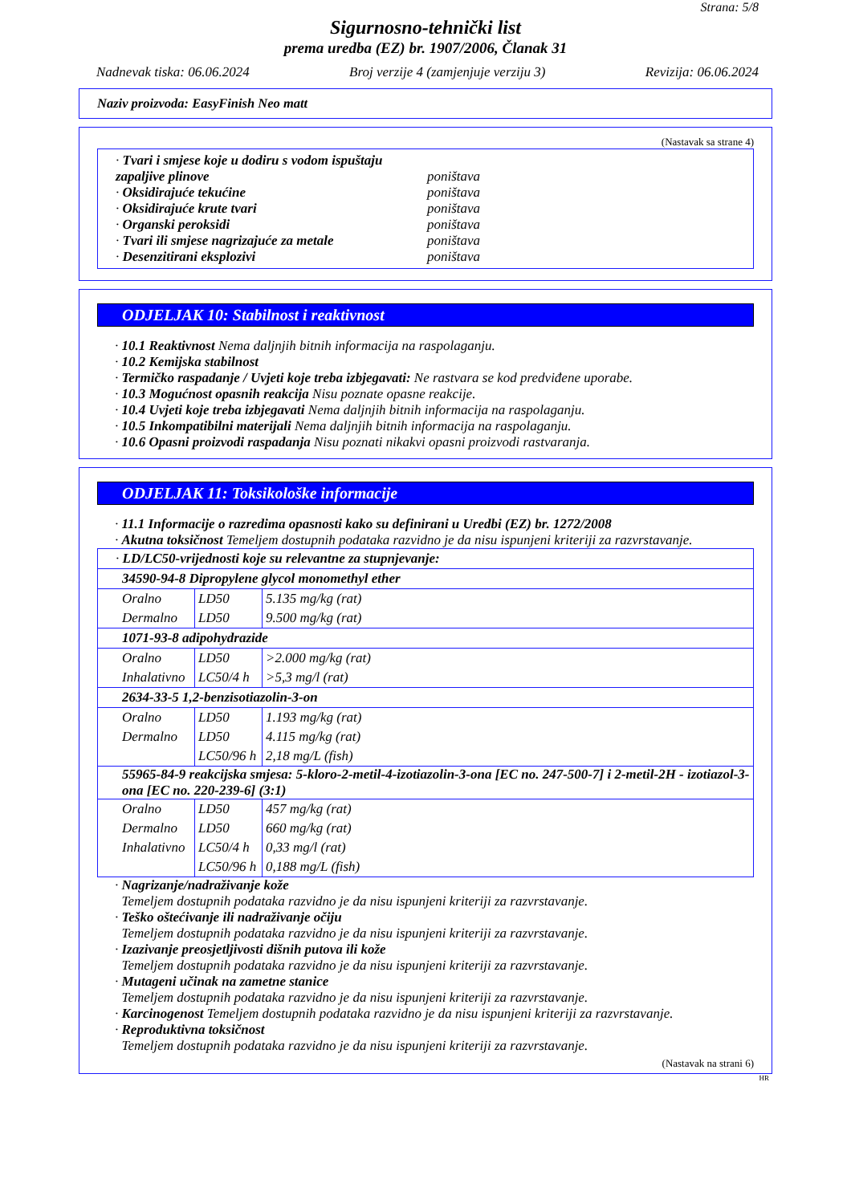Strana: 5/8
Sigurnosno-tehnički list
prema uredba (EZ) br. 1907/2006, Članak 31
Nadnevak tiska: 06.06.2024 Broj verzije 4 (zamjenjuje verziju 3) Revizija: 06.06.2024
Naziv proizvoda: EasyFinish Neo matt
(Nastavak sa strane 4)
| · Tvari i smjese koje u dodiru s vodom ispuštaju zapaljive plinove | poništava |
| · Oksidirajuće tekućine | poništava |
| · Oksidirajuće krute tvari | poništava |
| · Organski peroksidi | poništava |
| · Tvari ili smjese nagrizajuće za metale | poništava |
| · Desenzitirani eksplozivi | poništava |
ODJELJAK 10: Stabilnost i reaktivnost
· 10.1 Reaktivnost Nema daljnjih bitnih informacija na raspolaganju.
· 10.2 Kemijska stabilnost
· Termičko raspadanje / Uvjeti koje treba izbjegavati: Ne rastvara se kod predviđene uporabe.
· 10.3 Mogućnost opasnih reakcija Nisu poznate opasne reakcije.
· 10.4 Uvjeti koje treba izbjegavati Nema daljnjih bitnih informacija na raspolaganju.
· 10.5 Inkompatibilni materijali Nema daljnjih bitnih informacija na raspolaganju.
· 10.6 Opasni proizvodi raspadanja Nisu poznati nikakvi opasni proizvodi rastvaranja.
ODJELJAK 11: Toksikološke informacije
· 11.1 Informacije o razredima opasnosti kako su definirani u Uredbi (EZ) br. 1272/2008
· Akutna toksičnost Temeljem dostupnih podataka razvidno je da nisu ispunjeni kriteriji za razvrstavanje.
| · LD/LC50-vrijednosti koje su relevantne za stupnjevanje: | | |
| 34590-94-8 Dipropylene glycol monomethyl ether | | |
| Oralno Dermalno | LD50 LD50 | 5.135 mg/kg (rat) 9.500 mg/kg (rat) |
| 1071-93-8 adipohydrazide | | |
| Oralno Inhalativno | LD50 LC50/4 h | >2.000 mg/kg (rat) >5,3 mg/l (rat) |
| 2634-33-5 1,2-benzisotiazolin-3-on | | |
| Oralno Dermalno | LD50 LD50 LC50/96 h | 1.193 mg/kg (rat) 4.115 mg/kg (rat) 2,18 mg/L (fish) |
| 55965-84-9 reakcijska smjesa: 5-kloro-2-metil-4-izotiazolin-3-ona [EC no. 247-500-7] i 2-metil-2H - izotiazol-3-ona [EC no. 220-239-6] (3:1) | | |
| Oralno Dermalno Inhalativno | LD50 LD50 LC50/4 h LC50/96 h | 457 mg/kg (rat) 660 mg/kg (rat) 0,33 mg/l (rat) 0,188 mg/L (fish) |
· Nagrizanje/nadraživanje kože
Temeljem dostupnih podataka razvidno je da nisu ispunjeni kriteriji za razvrstavanje.
· Teško oštećivanje ili nadraživanje očiju
Temeljem dostupnih podataka razvidno je da nisu ispunjeni kriteriji za razvrstavanje.
· Izazivanje preosjetljivosti dišnih putova ili kože
Temeljem dostupnih podataka razvidno je da nisu ispunjeni kriteriji za razvrstavanje.
· Mutageni učinak na zametne stanice
Temeljem dostupnih podataka razvidno je da nisu ispunjeni kriteriji za razvrstavanje.
· Karcinogenost Temeljem dostupnih podataka razvidno je da nisu ispunjeni kriteriji za razvrstavanje.
· Reproduktivna toksičnost
Temeljem dostupnih podataka razvidno je da nisu ispunjeni kriteriji za razvrstavanje.
(Nastavak na strani 6)
HR